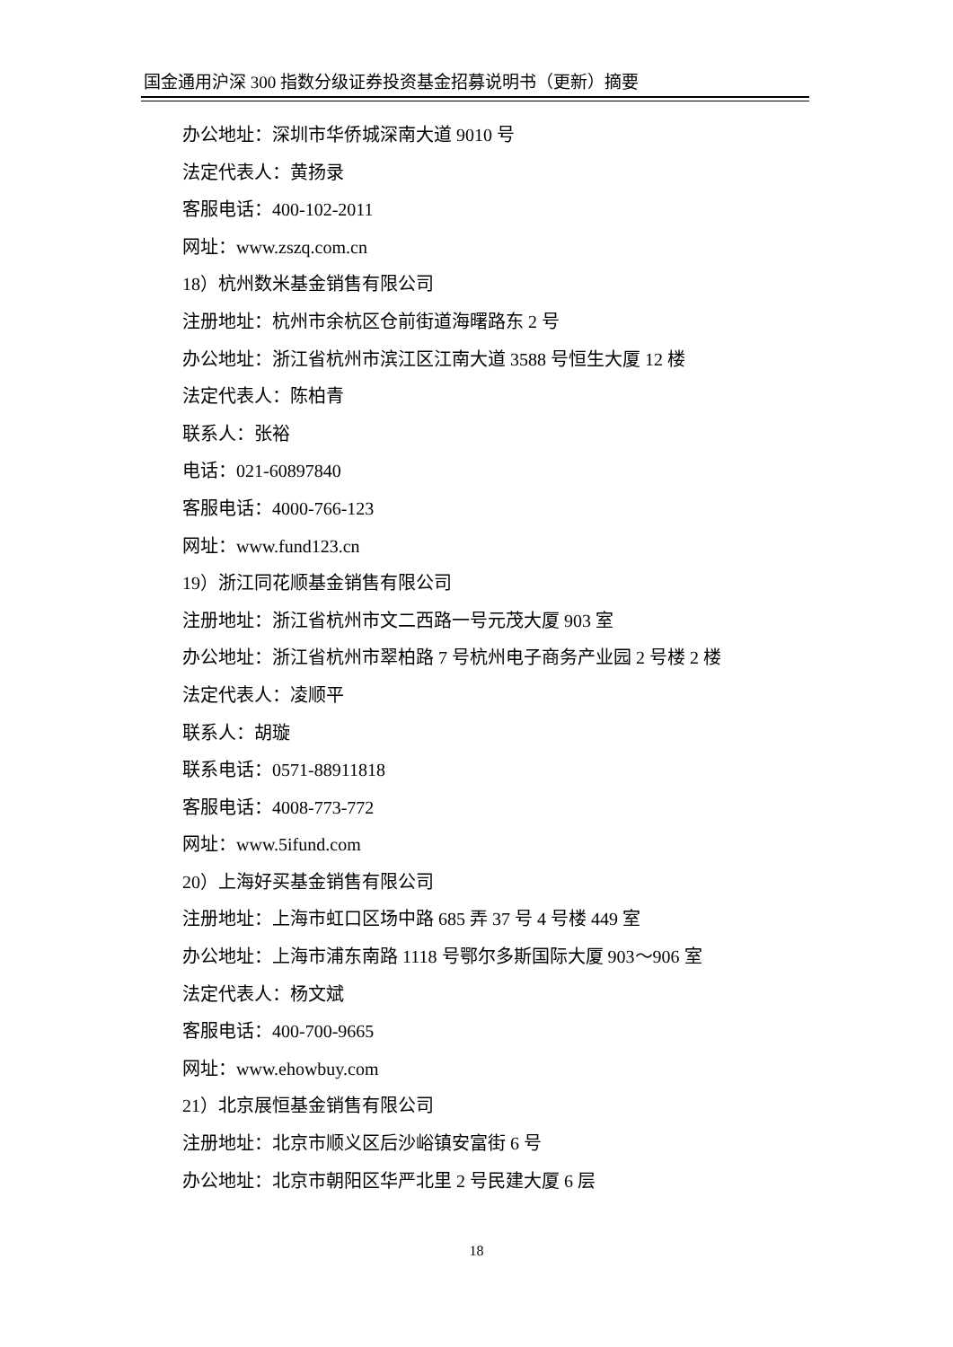国金通用沪深 300 指数分级证券投资基金招募说明书（更新）摘要
办公地址：深圳市华侨城深南大道 9010 号
法定代表人：黄扬录
客服电话：400-102-2011
网址：www.zszq.com.cn
18）杭州数米基金销售有限公司
注册地址：杭州市余杭区仓前街道海曙路东 2 号
办公地址：浙江省杭州市滨江区江南大道 3588 号恒生大厦 12 楼
法定代表人：陈柏青
联系人：张裕
电话：021-60897840
客服电话：4000-766-123
网址：www.fund123.cn
19）浙江同花顺基金销售有限公司
注册地址：浙江省杭州市文二西路一号元茂大厦 903 室
办公地址：浙江省杭州市翠柏路 7 号杭州电子商务产业园 2 号楼 2 楼
法定代表人：凌顺平
联系人：胡璇
联系电话：0571-88911818
客服电话：4008-773-772
网址：www.5ifund.com
20）上海好买基金销售有限公司
注册地址：上海市虹口区场中路 685 弄 37 号 4 号楼 449 室
办公地址：上海市浦东南路 1118 号鄂尔多斯国际大厦 903～906 室
法定代表人：杨文斌
客服电话：400-700-9665
网址：www.ehowbuy.com
21）北京展恒基金销售有限公司
注册地址：北京市顺义区后沙峪镇安富街 6 号
办公地址：北京市朝阳区华严北里 2 号民建大厦 6 层
18